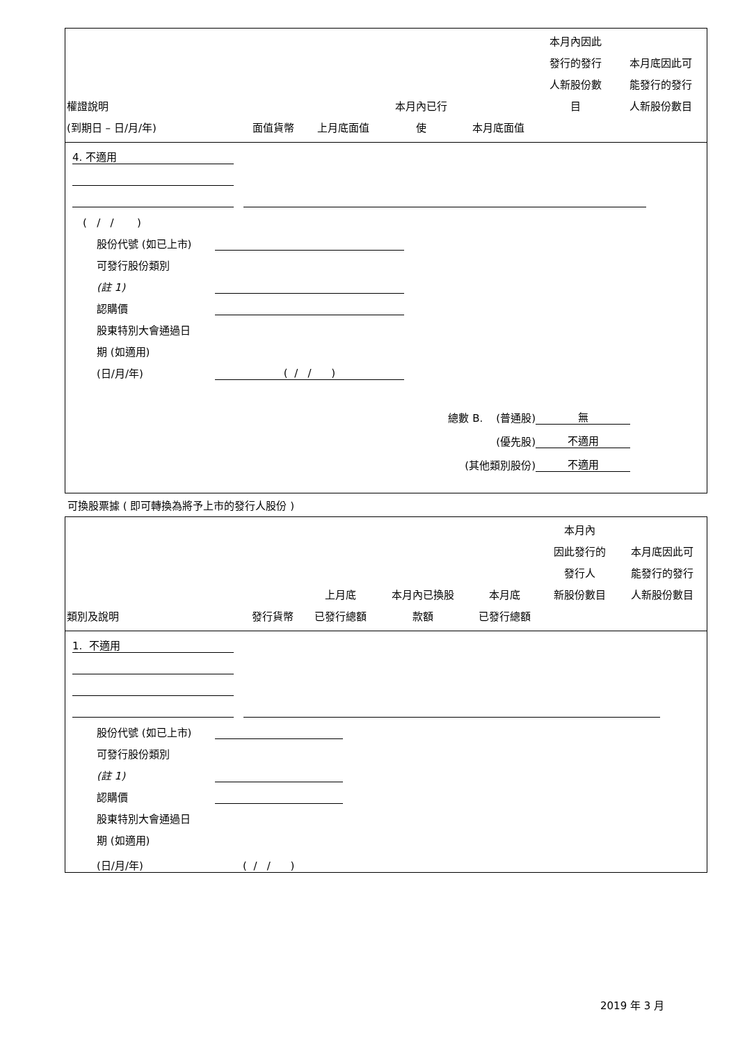| 權證說明 (到期日 – 日/月/年) | 面值貨幣 | 上月底面值 | 本月內已行 使 | 本月底面值 | 本月內因此 發行的發行 人新股份數 目 | 本月底因此可 能發行的發行 人新股份數目 |
| --- | --- | --- | --- | --- | --- | --- |
4. 不適用
( / / )
股份代號 (如已上市)
可發行股份類別
(註 1)
認購價
股東特別大會通過日
期 (如適用)
(日/月/年) ( / / )
總數 B. (普通股) 無
(優先股) 不適用
(其他類別股份) 不適用
可換股票據 ( 即可轉換為將予上市的發行人股份 )
| 類別及說明 | 發行貨幣 | 上月底 已發行總額 | 本月內已換股 款額 | 本月底 已發行總額 | 本月內 因此發行的 發行人 新股份數目 | 本月底因此可 能發行的發行 人新股份數目 |
| --- | --- | --- | --- | --- | --- | --- |
1. 不適用
股份代號 (如已上市)
可發行股份類別
(註 1)
認購價
股東特別大會通過日
期 (如適用)
(日/月/年) ( / / )
2019 年 3 月